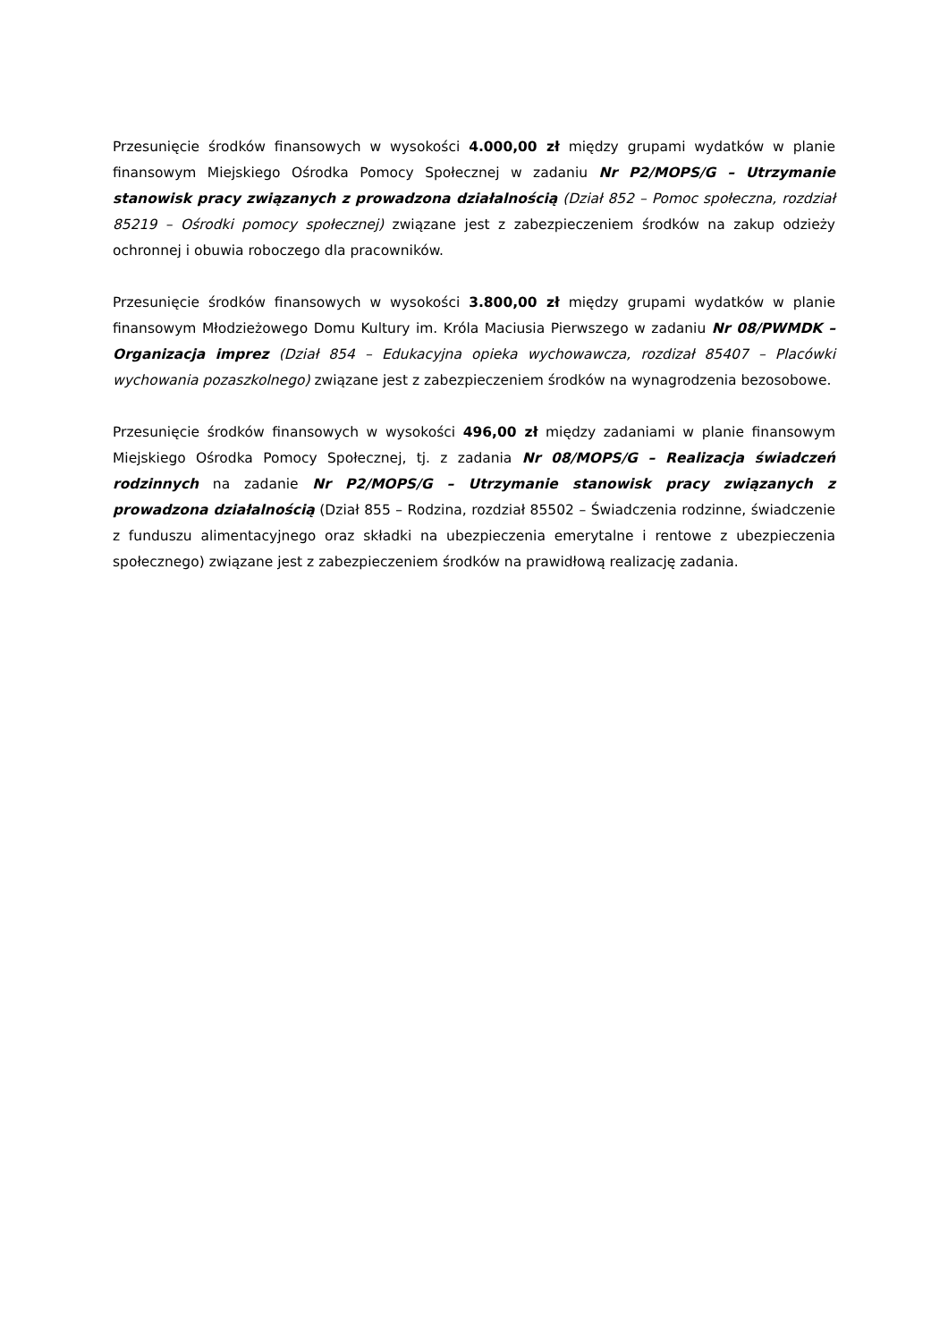Przesunięcie środków finansowych w wysokości 4.000,00 zł między grupami wydatków w planie finansowym Miejskiego Ośrodka Pomocy Społecznej w zadaniu Nr P2/MOPS/G – Utrzymanie stanowisk pracy związanych z prowadzona działalnością (Dział 852 – Pomoc społeczna, rozdział 85219 – Ośrodki pomocy społecznej) związane jest z zabezpieczeniem środków na zakup odzieży ochronnej i obuwia roboczego dla pracowników.
Przesunięcie środków finansowych w wysokości 3.800,00 zł między grupami wydatków w planie finansowym Młodzieżowego Domu Kultury im. Króla Maciusia Pierwszego w zadaniu Nr 08/PWMDK – Organizacja imprez (Dział 854 – Edukacyjna opieka wychowawcza, rozdizał 85407 – Placówki wychowania pozaszkolnego) związane jest z zabezpieczeniem środków na wynagrodzenia bezosobowe.
Przesunięcie środków finansowych w wysokości 496,00 zł między zadaniami w planie finansowym Miejskiego Ośrodka Pomocy Społecznej, tj. z zadania Nr 08/MOPS/G – Realizacja świadczeń rodzinnych na zadanie Nr P2/MOPS/G – Utrzymanie stanowisk pracy związanych z prowadzona działalnością (Dział 855 – Rodzina, rozdział 85502 – Świadczenia rodzinne, świadczenie z funduszu alimentacyjnego oraz składki na ubezpieczenia emerytalne i rentowe z ubezpieczenia społecznego) związane jest z zabezpieczeniem środków na prawidłową realizację zadania.